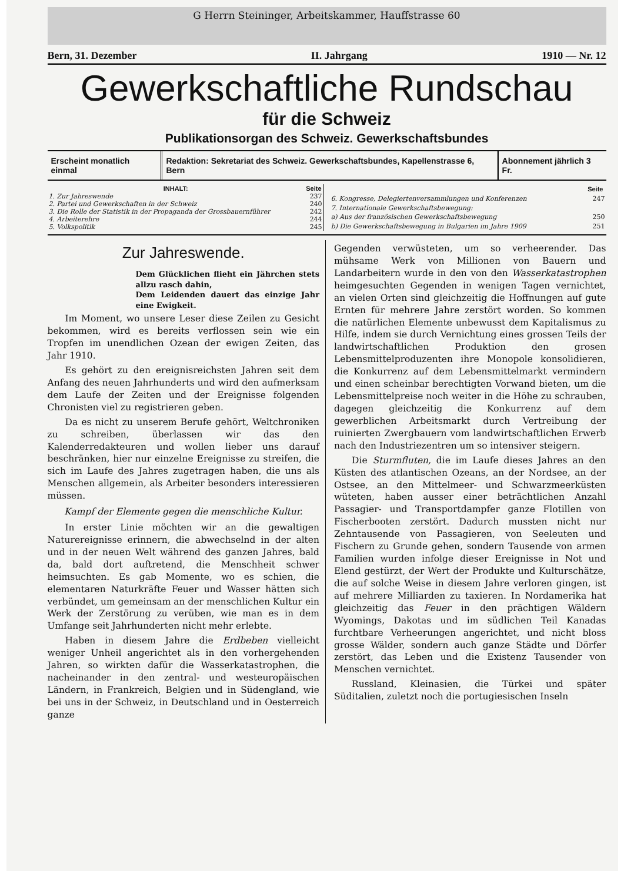G Herrn Steininger, Arbeitskammer, Hauffstrasse 60
Bern, 31. Dezember II. Jahrgang 1910 — Nr. 12
Gewerkschaftliche Rundschau
für die Schweiz
Publikationsorgan des Schweiz. Gewerkschaftsbundes
Erscheint monatlich einmal Redaktion: Sekretariat des Schweiz. Gewerkschaftsbundes, Kapellenstrasse 6, Bern
Abonnement jährlich 3 Fr.
| INHALT: | Seite |
| --- | --- |
| 1. Zur Jahreswende | 237 |
| 2. Partei und Gewerkschaften in der Schweiz | 240 |
| 3. Die Rolle der Statistik in der Propaganda der Grossbauernführer | 242 |
| 4. Arbeiterehre | 244 |
| 5. Volkspolitik | 245 |
| | Seite |
| --- | --- |
| 6. Kongresse, Delegiertenversammlungen und Konferenzen | 247 |
| 7. Internationale Gewerkschaftsbewegung: | |
| a) Aus der französischen Gewerkschaftsbewegung | 250 |
| b) Die Gewerkschaftsbewegung in Bulgarien im Jahre 1909 | 251 |
Zur Jahreswende.
Dem Glücklichen flieht ein Jährchen stets allzu rasch dahin,
Dem Leidenden dauert das einzige Jahr eine Ewigkeit.
Im Moment, wo unsere Leser diese Zeilen zu Gesicht bekommen, wird es bereits verflossen sein wie ein Tropfen im unendlichen Ozean der ewigen Zeiten, das Jahr 1910.
Es gehört zu den ereignisreichsten Jahren seit dem Anfang des neuen Jahrhunderts und wird den aufmerksam dem Laufe der Zeiten und der Ereignisse folgenden Chronisten viel zu registrieren geben.
Da es nicht zu unserem Berufe gehört, Weltchroniken zu schreiben, überlassen wir das den Kalenderredakteuren und wollen lieber uns darauf beschränken, hier nur einzelne Ereignisse zu streifen, die sich im Laufe des Jahres zugetragen haben, die uns als Menschen allgemein, als Arbeiter besonders interessieren müssen.
Kampf der Elemente gegen die menschliche Kultur.
In erster Linie möchten wir an die gewaltigen Naturereignisse erinnern, die abwechselnd in der alten und in der neuen Welt während des ganzen Jahres, bald da, bald dort auftretend, die Menschheit schwer heimsuchten. Es gab Momente, wo es schien, die elementaren Naturkräfte Feuer und Wasser hätten sich verbündet, um gemeinsam an der menschlichen Kultur ein Werk der Zerstörung zu verüben, wie man es in dem Umfange seit Jahrhunderten nicht mehr erlebte.
Haben in diesem Jahre die Erdbeben vielleicht weniger Unheil angerichtet als in den vorhergehenden Jahren, so wirkten dafür die Wasserkatastrophen, die nacheinander in den zentral- und westeuropäischen Ländern, in Frankreich, Belgien und in Südengland, wie bei uns in der Schweiz, in Deutschland und in Oesterreich ganze
Gegenden verwüsteten, um so verheerender. Das mühsame Werk von Millionen von Bauern und Landarbeitern wurde in den von den Wasserkatastrophen heimgesuchten Gegenden in wenigen Tagen vernichtet, an vielen Orten sind gleichzeitig die Hoffnungen auf gute Ernten für mehrere Jahre zerstört worden. So kommen die natürlichen Elemente unbewusst dem Kapitalismus zu Hilfe, indem sie durch Vernichtung eines grossen Teils der landwirtschaftlichen Produktion den grosen Lebensmittelproduzenten ihre Monopole konsolidieren, die Konkurrenz auf dem Lebensmittelmarkt vermindern und einen scheinbar berechtigten Vorwand bieten, um die Lebensmittelpreise noch weiter in die Höhe zu schrauben, dagegen gleichzeitig die Konkurrenz auf dem gewerblichen Arbeitsmarkt durch Vertreibung der ruinierten Zwergbauern vom landwirtschaftlichen Erwerb nach den Industriezentren um so intensiver steigern.
Die Sturmfluten, die im Laufe dieses Jahres an den Küsten des atlantischen Ozeans, an der Nordsee, an der Ostsee, an den Mittelmeer- und Schwarzmeerküsten wüteten, haben ausser einer beträchtlichen Anzahl Passagier- und Transportdampfer ganze Flotillen von Fischerbooten zerstört. Dadurch mussten nicht nur Zehntausende von Passagieren, von Seeleuten und Fischern zu Grunde gehen, sondern Tausende von armen Familien wurden infolge dieser Ereignisse in Not und Elend gestürzt, der Wert der Produkte und Kulturschätze, die auf solche Weise in diesem Jahre verloren gingen, ist auf mehrere Milliarden zu taxieren. In Nordamerika hat gleichzeitig das Feuer in den prächtigen Wäldern Wyomings, Dakotas und im südlichen Teil Kanadas furchtbare Verheerungen angerichtet, und nicht bloss grosse Wälder, sondern auch ganze Städte und Dörfer zerstört, das Leben und die Existenz Tausender von Menschen vernichtet.
Russland, Kleinasien, die Türkei und später Süditalien, zuletzt noch die portugiesischen Inseln